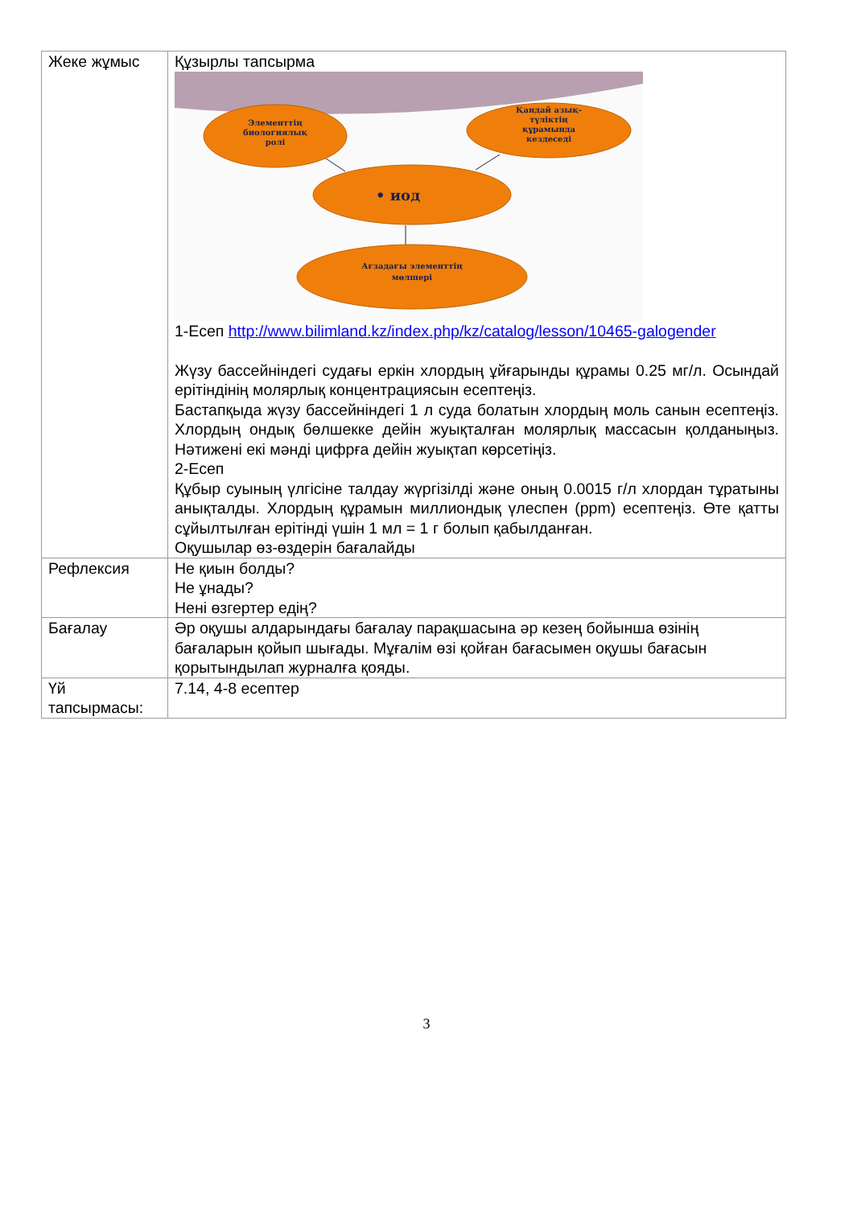| Жеке жұмыс | Құзырлы тапсырма Элементтің биологиялық ролі Қандай азық- түліктің құрамында кездеседі • иод Ағзадағы элементтің мөлшері 1-Есеп http://www.bilimland.kz/index.php/kz/catalog/lesson/10465-galogender Жүзу бассейніндегі судағы еркін хлордың ұйғарынды құрамы 0.25 мг/л. Осындай ерітіндінің молярлық концентрациясын есептеңіз. Бастапқыда жүзу бассейніндегі 1 л суда болатын хлордың моль санын есептеңіз. Хлордың ондық бөлшекке дейін жуықталған молярлық массасын қолданыңыз. Нәтижені екі мәнді цифрға дейін жуықтап көрсетіңіз. 2-Есеп Құбыр суының үлгісіне талдау жүргізілді және оның 0.0015 г/л хлордан тұратыны анықталды. Хлордың құрамын миллиондық үлеспен (ppm) есептеңіз. Өте қатты сұйылтылған ерітінді үшін 1 мл = 1 г болып қабылданған. Оқушылар өз-өздерін бағалайды |
| Рефлексия | Не қиын болды? Не ұнады? Нені өзгертер едің? |
| Бағалау | Әр оқушы алдарындағы бағалау парақшасына әр кезең бойынша өзінің бағаларын қойып шығады. Мұғалім өзі қойған бағасымен оқушы бағасын қорытындылап журналға қояды. |
| Үй тапсырмасы: | 7.14, 4-8 есептер |
3